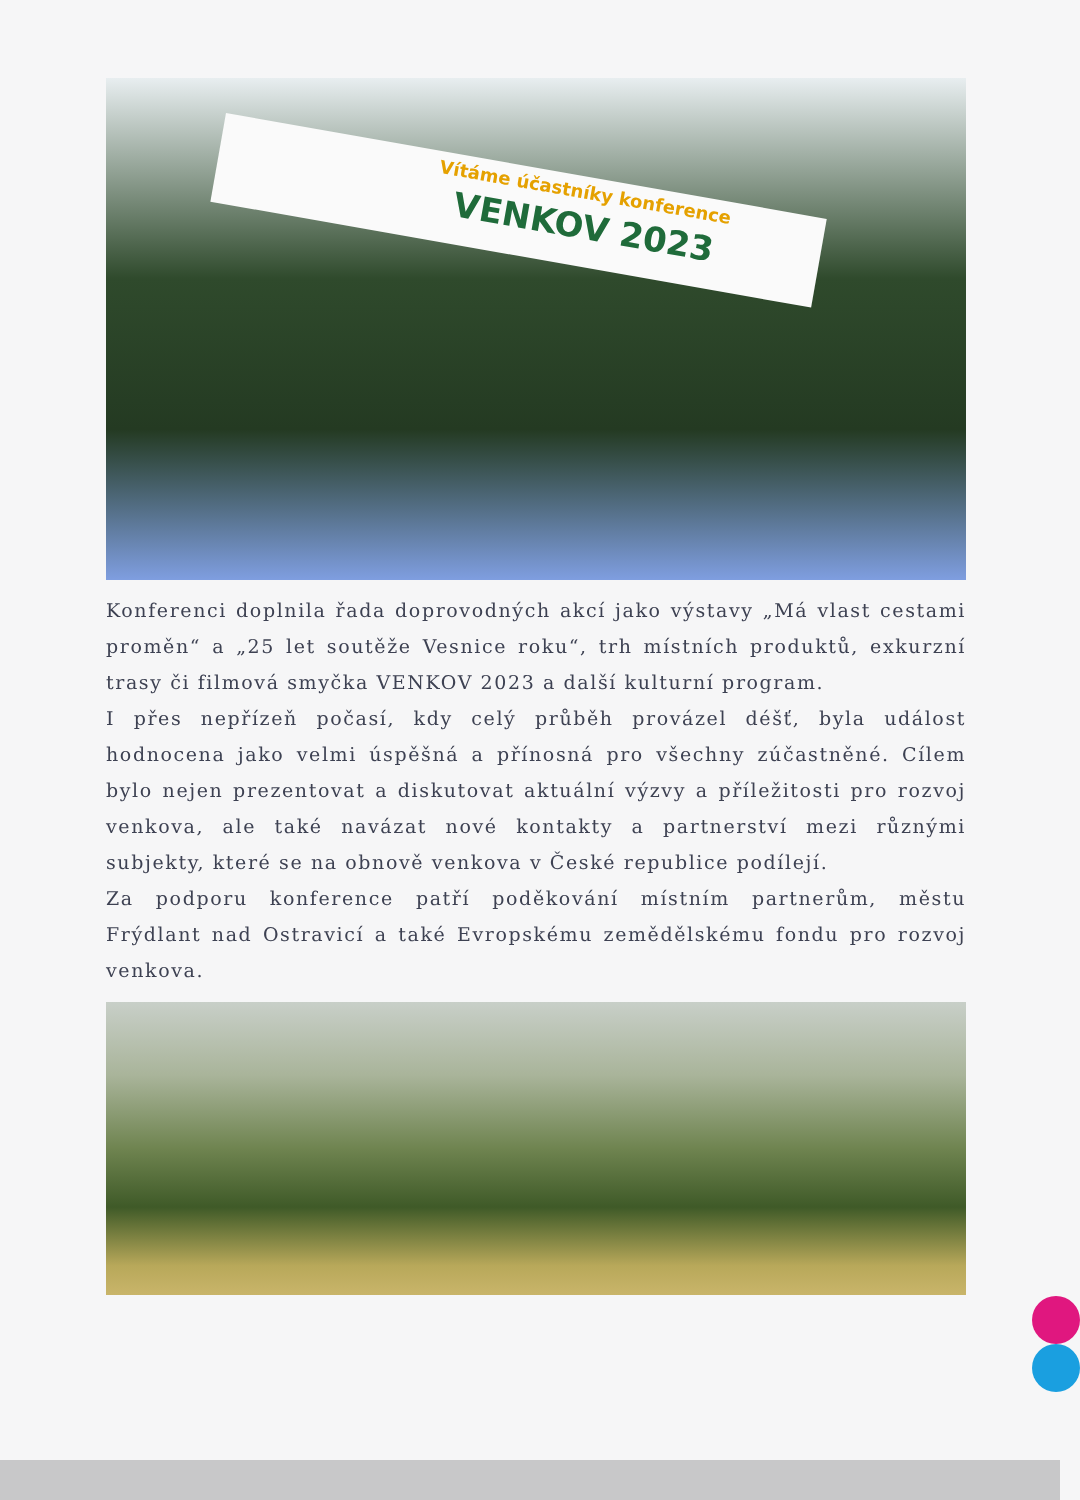Vítáme účastníky konference VENKOV 2023
Konferenci doplnila řada doprovodných akcí jako výstavy „Má vlast cestami proměn“ a „25 let soutěže Vesnice roku“, trh místních produktů, exkurzní trasy či filmová smyčka VENKOV 2023 a další kulturní program.
I přes nepřízeň počasí, kdy celý průběh provázel déšť, byla událost hodnocena jako velmi úspěšná a přínosná pro všechny zúčastněné. Cílem bylo nejen prezentovat a diskutovat aktuální výzvy a příležitosti pro rozvoj venkova, ale také navázat nové kontakty a partnerství mezi různými subjekty, které se na obnově venkova v České republice podílejí.
Za podporu konference patří poděkování místním partnerům, městu Frýdlant nad Ostravicí a také Evropskému zemědělskému fondu pro rozvoj venkova.